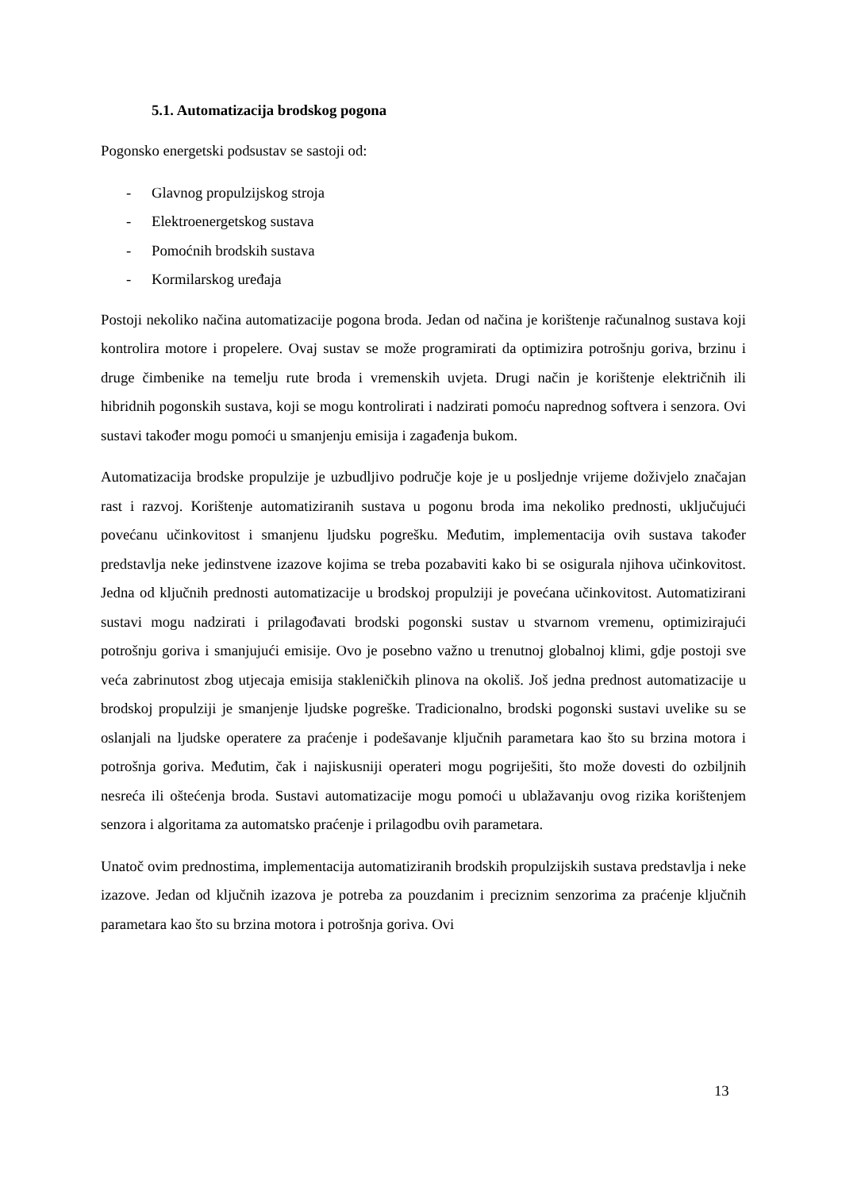5.1. Automatizacija brodskog pogona
Pogonsko energetski podsustav se sastoji od:
- Glavnog propulzijskog stroja
- Elektroenergetskog sustava
- Pomoćnih brodskih sustava
- Kormilarskog uređaja
Postoji nekoliko načina automatizacije pogona broda. Jedan od načina je korištenje računalnog sustava koji kontrolira motore i propelere. Ovaj sustav se može programirati da optimizira potrošnju goriva, brzinu i druge čimbenike na temelju rute broda i vremenskih uvjeta. Drugi način je korištenje električnih ili hibridnih pogonskih sustava, koji se mogu kontrolirati i nadzirati pomoću naprednog softvera i senzora. Ovi sustavi također mogu pomoći u smanjenju emisija i zagađenja bukom.
Automatizacija brodske propulzije je uzbudljivo područje koje je u posljednje vrijeme doživjelo značajan rast i razvoj. Korištenje automatiziranih sustava u pogonu broda ima nekoliko prednosti, uključujući povećanu učinkovitost i smanjenu ljudsku pogrešku. Međutim, implementacija ovih sustava također predstavlja neke jedinstvene izazove kojima se treba pozabaviti kako bi se osigurala njihova učinkovitost. Jedna od ključnih prednosti automatizacije u brodskoj propulziji je povećana učinkovitost. Automatizirani sustavi mogu nadzirati i prilagođavati brodski pogonski sustav u stvarnom vremenu, optimizirajući potrošnju goriva i smanjujući emisije. Ovo je posebno važno u trenutnoj globalnoj klimi, gdje postoji sve veća zabrinutost zbog utjecaja emisija stakleničkih plinova na okoliš. Još jedna prednost automatizacije u brodskoj propulziji je smanjenje ljudske pogreške. Tradicionalno, brodski pogonski sustavi uvelike su se oslanjali na ljudske operatere za praćenje i podešavanje ključnih parametara kao što su brzina motora i potrošnja goriva. Međutim, čak i najiskusniji operateri mogu pogriješiti, što može dovesti do ozbiljnih nesreća ili oštećenja broda. Sustavi automatizacije mogu pomoći u ublažavanju ovog rizika korištenjem senzora i algoritama za automatsko praćenje i prilagodbu ovih parametara.
Unatoč ovim prednostima, implementacija automatiziranih brodskih propulzijskih sustava predstavlja i neke izazove. Jedan od ključnih izazova je potreba za pouzdanim i preciznim senzorima za praćenje ključnih parametara kao što su brzina motora i potrošnja goriva. Ovi
13